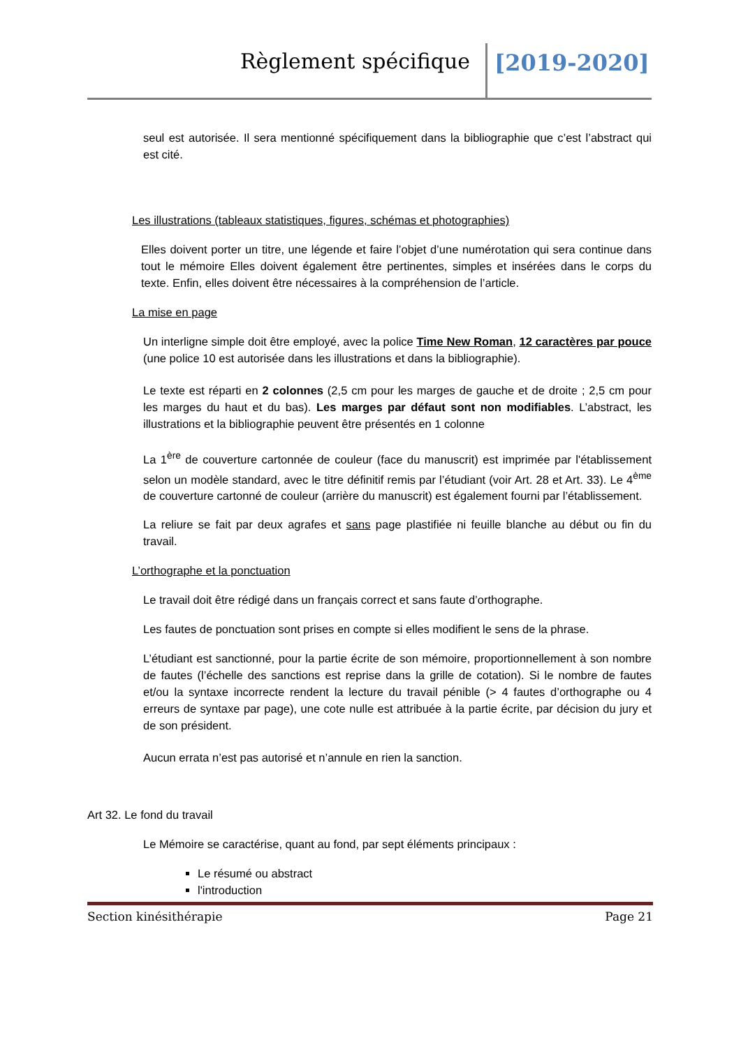Règlement spécifique [2019-2020]
seul est autorisée. Il sera mentionné spécifiquement dans la bibliographie que c’est l’abstract qui est cité.
Les illustrations (tableaux statistiques, figures, schémas et photographies)
Elles doivent porter un titre, une légende et faire l’objet d’une numérotation qui sera continue dans tout le mémoire Elles doivent également être pertinentes, simples et insérées dans le corps du texte. Enfin, elles doivent être nécessaires à la compréhension de l’article.
La mise en page
Un interligne simple doit être employé, avec la police Time New Roman, 12 caractères par pouce (une police 10 est autorisée dans les illustrations et dans la bibliographie).
Le texte est réparti en 2 colonnes (2,5 cm pour les marges de gauche et de droite ; 2,5 cm pour les marges du haut et du bas). Les marges par défaut sont non modifiables. L’abstract, les illustrations et la bibliographie peuvent être présentés en 1 colonne
La 1<sup>ère</sup> de couverture cartonnée de couleur (face du manuscrit) est imprimée par l'établissement selon un modèle standard, avec le titre définitif remis par l’étudiant (voir Art. 28 et Art. 33). Le 4<sup>ème</sup> de couverture cartonné de couleur (arrière du manuscrit) est également fourni par l’établissement.
La reliure se fait par deux agrafes et sans page plastifiée ni feuille blanche au début ou fin du travail.
L’orthographe et la ponctuation
Le travail doit être rédigé dans un français correct et sans faute d’orthographe.
Les fautes de ponctuation sont prises en compte si elles modifient le sens de la phrase.
L’étudiant est sanctionné, pour la partie écrite de son mémoire, proportionnellement à son nombre de fautes (l’échelle des sanctions est reprise dans la grille de cotation). Si le nombre de fautes et/ou la syntaxe incorrecte rendent la lecture du travail pénible (> 4 fautes d’orthographe ou 4 erreurs de syntaxe par page), une cote nulle est attribuée à la partie écrite, par décision du jury et de son président.
Aucun errata n’est pas autorisé et n’annule en rien la sanction.
Art 32. Le fond du travail
Le Mémoire se caractérise, quant au fond, par sept éléments principaux :
Le résumé ou abstract
l'introduction
Section kinésithérapie Page 21